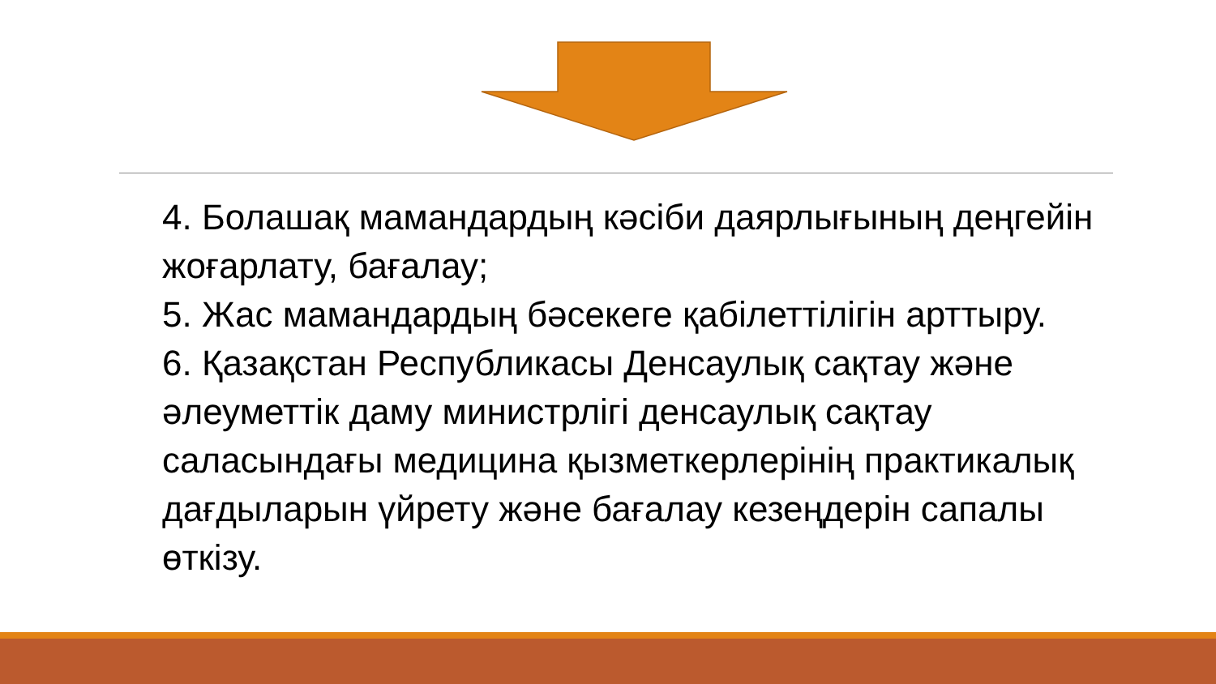4. Болашақ мамандардың кәсіби даярлығының деңгейін жоғарлату, бағалау;
5. Жас мамандардың бәсекеге қабілеттілігін арттыру.
6. Қазақстан Республикасы Денсаулық сақтау және әлеуметтік даму министрлігі денсаулық сақтау саласындағы медицина қызметкерлерінің практикалық дағдыларын үйрету және бағалау кезеңдерін сапалы өткізу.